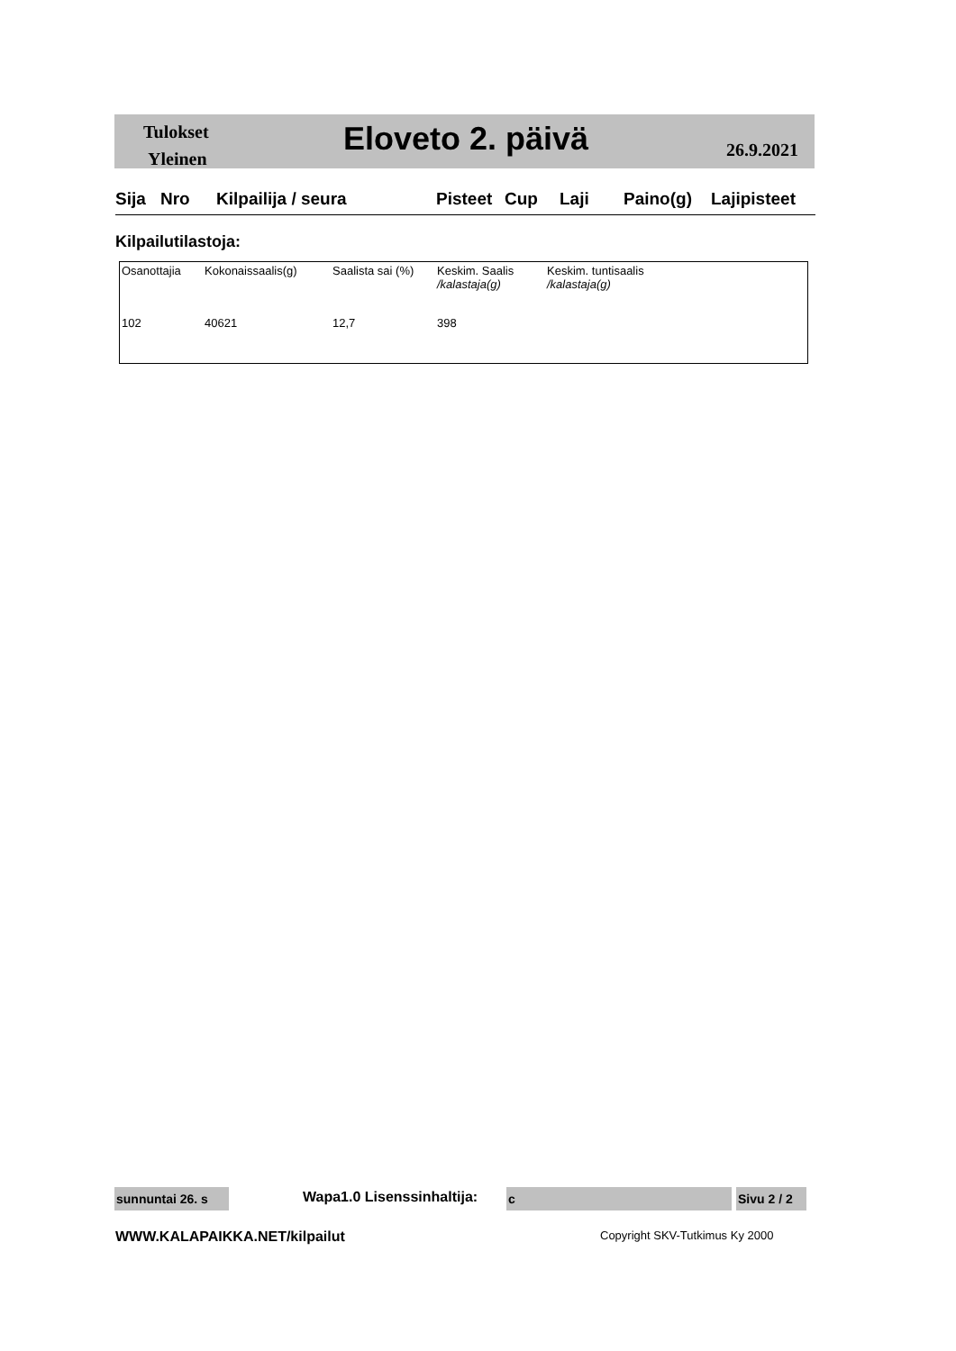Tulokset
Yleinen
Eloveto 2. päivä 26.9.2021
Sija Nro Kilpailija / seura Pisteet Cup Laji Paino(g) Lajipisteet
Kilpailutilastoja:
| Osanottajia | Kokonaissaalis(g) | Saalista sai (%) | Keskim. Saalis /kalastaja(g) | Keskim. tuntisaalis /kalastaja(g) |
| --- | --- | --- | --- | --- |
| 102 | 40621 | 12,7 | 398 | |
sunnuntai 26. s
Wapa1.0 Lisenssinhaltija: c
Sivu 2 / 2
WWW.KALAPAIKKA.NET/kilpailut Copyright SKV-Tutkimus Ky 2000